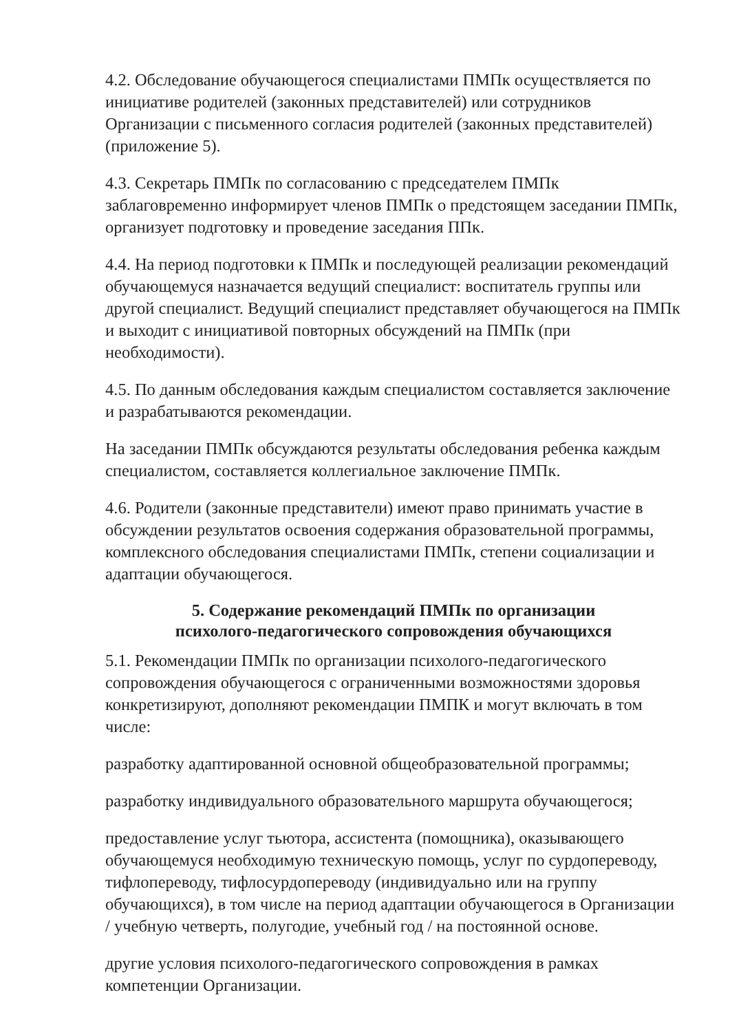4.2. Обследование обучающегося специалистами ПМПк осуществляется по инициативе родителей (законных представителей) или сотрудников Организации с письменного согласия родителей (законных представителей) (приложение 5).
4.3. Секретарь ПМПк по согласованию с председателем ПМПк заблаговременно информирует членов ПМПк о предстоящем заседании ПМПк, организует подготовку и проведение заседания ППк.
4.4. На период подготовки к ПМПк и последующей реализации рекомендаций обучающемуся назначается ведущий специалист: воспитатель группы или другой специалист. Ведущий специалист представляет обучающегося на ПМПк и выходит с инициативой повторных обсуждений на ПМПк (при необходимости).
4.5. По данным обследования каждым специалистом составляется заключение и разрабатываются рекомендации.
На заседании ПМПк обсуждаются результаты обследования ребенка каждым специалистом, составляется коллегиальное заключение ПМПк.
4.6. Родители (законные представители) имеют право принимать участие в обсуждении результатов освоения содержания образовательной программы, комплексного обследования специалистами ПМПк, степени социализации и адаптации обучающегося.
5. Содержание рекомендаций ПМПк по организации
психолого-педагогического сопровождения обучающихся
5.1. Рекомендации ПМПк по организации психолого-педагогического сопровождения обучающегося с ограниченными возможностями здоровья конкретизируют, дополняют рекомендации ПМПК и могут включать в том числе:
разработку адаптированной основной общеобразовательной программы;
разработку индивидуального образовательного маршрута обучающегося;
предоставление услуг тьютора, ассистента (помощника), оказывающего обучающемуся необходимую техническую помощь, услуг по сурдопереводу, тифлопереводу, тифлосурдопереводу (индивидуально или на группу обучающихся), в том числе на период адаптации обучающегося в Организации / учебную четверть, полугодие, учебный год / на постоянной основе.
другие условия психолого-педагогического сопровождения в рамках компетенции Организации.